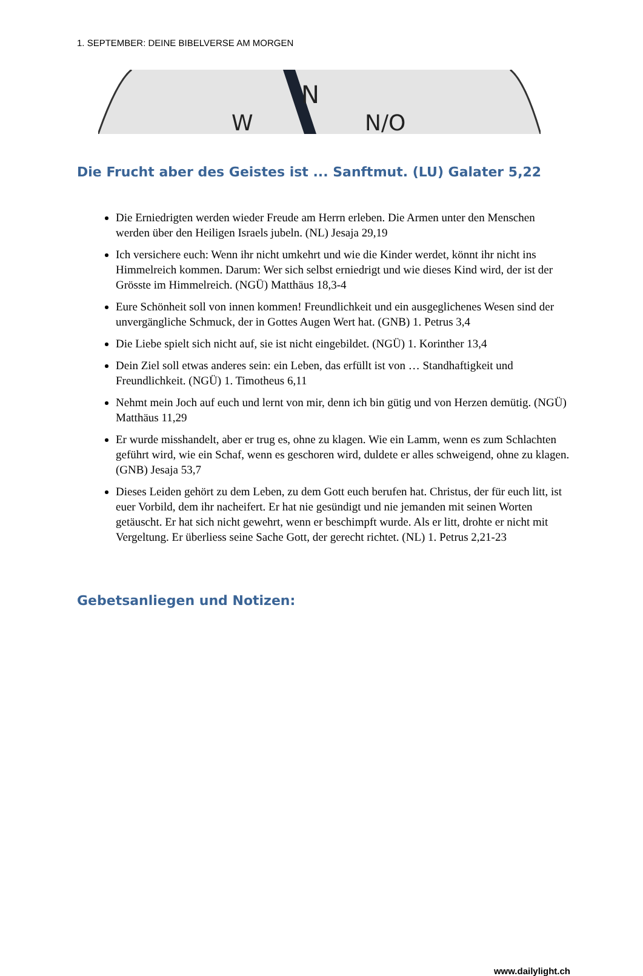1. SEPTEMBER: DEINE BIBELVERSE AM MORGEN
N
N/O
W
Die Frucht aber des Geistes ist ... Sanftmut. (LU) Galater 5,22
Die Erniedrigten werden wieder Freude am Herrn erleben. Die Armen unter den Menschen werden über den Heiligen Israels jubeln. (NL) Jesaja 29,19
Ich versichere euch: Wenn ihr nicht umkehrt und wie die Kinder werdet, könnt ihr nicht ins Himmelreich kommen. Darum: Wer sich selbst erniedrigt und wie dieses Kind wird, der ist der Grösste im Himmelreich. (NGÜ) Matthäus 18,3-4
Eure Schönheit soll von innen kommen! Freundlichkeit und ein ausgeglichenes Wesen sind der unvergängliche Schmuck, der in Gottes Augen Wert hat. (GNB) 1. Petrus 3,4
Die Liebe spielt sich nicht auf, sie ist nicht eingebildet. (NGÜ) 1. Korinther 13,4
Dein Ziel soll etwas anderes sein: ein Leben, das erfüllt ist von … Standhaftigkeit und Freundlichkeit. (NGÜ) 1. Timotheus 6,11
Nehmt mein Joch auf euch und lernt von mir, denn ich bin gütig und von Herzen demütig. (NGÜ) Matthäus 11,29
Er wurde misshandelt, aber er trug es, ohne zu klagen. Wie ein Lamm, wenn es zum Schlachten geführt wird, wie ein Schaf, wenn es geschoren wird, duldete er alles schweigend, ohne zu klagen. (GNB) Jesaja 53,7
Dieses Leiden gehört zu dem Leben, zu dem Gott euch berufen hat. Christus, der für euch litt, ist euer Vorbild, dem ihr nacheifert. Er hat nie gesündigt und nie jemanden mit seinen Worten getäuscht. Er hat sich nicht gewehrt, wenn er beschimpft wurde. Als er litt, drohte er nicht mit Vergeltung. Er überliess seine Sache Gott, der gerecht richtet. (NL) 1. Petrus 2,21-23
Gebetsanliegen und Notizen:
www.dailylight.ch